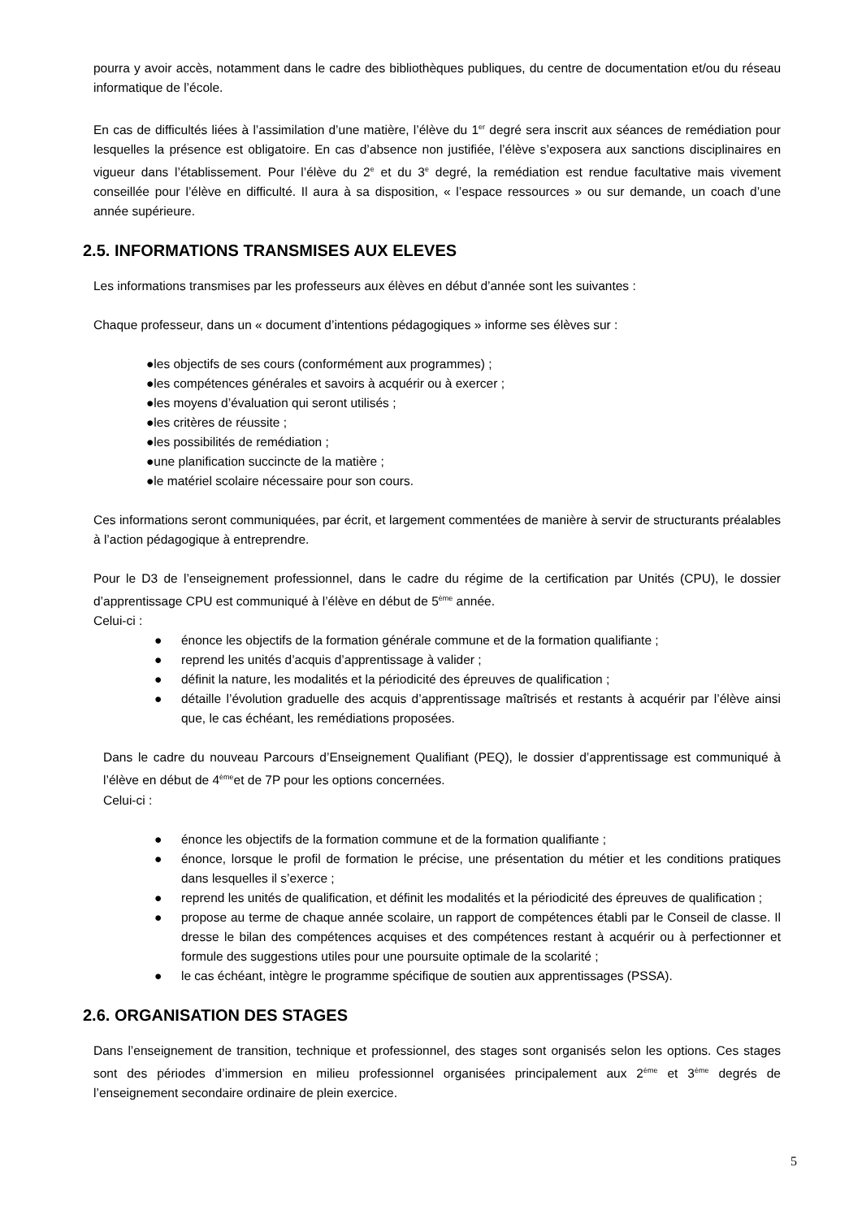pourra y avoir accès, notamment dans le cadre des bibliothèques publiques, du centre de documentation et/ou du réseau informatique de l’école.
En cas de difficultés liées à l’assimilation d’une matière, l’élève du 1<sup>er</sup> degré sera inscrit aux séances de remédiation pour lesquelles la présence est obligatoire. En cas d’absence non justifiée, l’élève s’exposera aux sanctions disciplinaires en vigueur dans l’établissement. Pour l’élève du 2<sup>e</sup> et du 3<sup>e</sup> degré, la remédiation est rendue facultative mais vivement conseillée pour l’élève en difficulté. Il aura à sa disposition, « l’espace ressources » ou sur demande, un coach d’une année supérieure.
2.5. INFORMATIONS TRANSMISES AUX ELEVES
Les informations transmises par les professeurs aux élèves en début d’année sont les suivantes :
Chaque professeur, dans un « document d’intentions pédagogiques » informe ses élèves sur :
●les objectifs de ses cours (conformément aux programmes) ;
●les compétences générales et savoirs à acquérir ou à exercer ;
●les moyens d’évaluation qui seront utilisés ;
●les critères de réussite ;
●les possibilités de remédiation ;
●une planification succincte de la matière ;
●le matériel scolaire nécessaire pour son cours.
Ces informations seront communiquées, par écrit, et largement commentées de manière à servir de structurants préalables à l’action pédagogique à entreprendre.
Pour le D3 de l’enseignement professionnel, dans le cadre du régime de la certification par Unités (CPU), le dossier d’apprentissage CPU est communiqué à l’élève en début de 5<sup>ème</sup> année.
Celui-ci :
● énonce les objectifs de la formation générale commune et de la formation qualifiante ;
● reprend les unités d’acquis d’apprentissage à valider ;
● définit la nature, les modalités et la périodicité des épreuves de qualification ;
● détaille l’évolution graduelle des acquis d’apprentissage maîtrisés et restants à acquérir par l’élève ainsi que, le cas échéant, les remédiations proposées.
Dans le cadre du nouveau Parcours d’Enseignement Qualifiant (PEQ), le dossier d’apprentissage est communiqué à l’élève en début de 4<sup>ème</sup>et de 7P pour les options concernées.
Celui-ci :
● énonce les objectifs de la formation commune et de la formation qualifiante ;
● énonce, lorsque le profil de formation le précise, une présentation du métier et les conditions pratiques dans lesquelles il s’exerce ;
● reprend les unités de qualification, et définit les modalités et la périodicité des épreuves de qualification ;
● propose au terme de chaque année scolaire, un rapport de compétences établi par le Conseil de classe. Il dresse le bilan des compétences acquises et des compétences restant à acquérir ou à perfectionner et formule des suggestions utiles pour une poursuite optimale de la scolarité ;
● le cas échéant, intègre le programme spécifique de soutien aux apprentissages (PSSA).
2.6. ORGANISATION DES STAGES
Dans l’enseignement de transition, technique et professionnel, des stages sont organisés selon les options. Ces stages sont des périodes d’immersion en milieu professionnel organisées principalement aux 2<sup>ème</sup> et 3<sup>ème</sup> degrés de l’enseignement secondaire ordinaire de plein exercice.
5